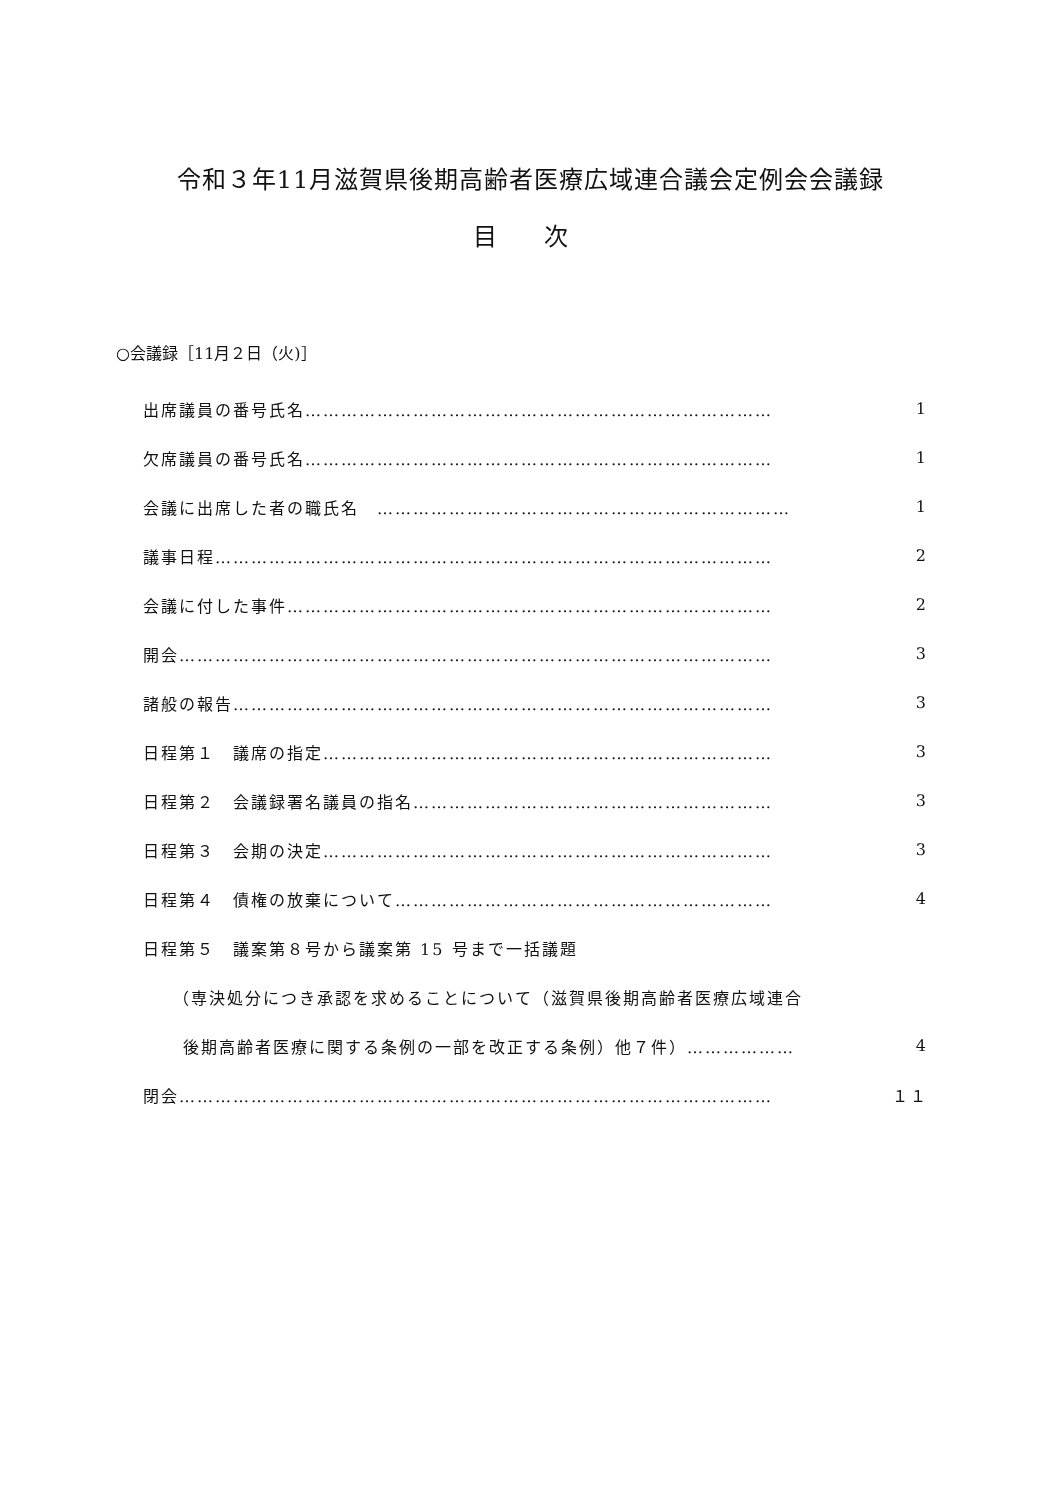令和３年11月滋賀県後期高齢者医療広域連合議会定例会会議録
目 次
○会議録［11月２日（火)］
出席議員の番号氏名…………………………………………………………………… 1
欠席議員の番号氏名…………………………………………………………………… 1
会議に出席した者の職氏名　…………………………………………………………… 1
議事日程………………………………………………………………………………… 2
会議に付した事件……………………………………………………………………… 2
開会……………………………………………………………………………………… 3
諸般の報告……………………………………………………………………………… 3
日程第１　議席の指定………………………………………………………………… 3
日程第２　会議録署名議員の指名…………………………………………………… 3
日程第３　会期の決定………………………………………………………………… 3
日程第４　債権の放棄について……………………………………………………… 4
日程第５　議案第８号から議案第 15 号まで一括議題
（専決処分につき承認を求めることについて（滋賀県後期高齢者医療広域連合
後期高齢者医療に関する条例の一部を改正する条例）他７件）……………… 4
閉会……………………………………………………………………………………… １１